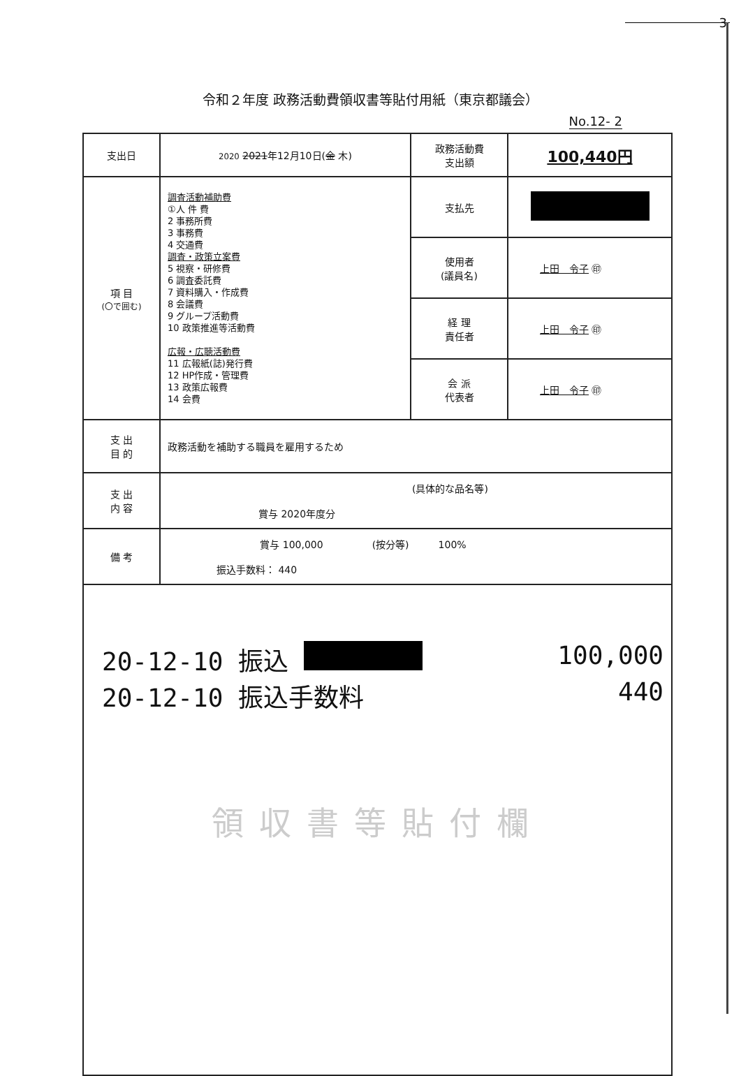3
令和２年度 政務活動費領収書等貼付用紙（東京都議会）
No.12- 2
| 支出日 | 2020 2021 年12月10日( 金 木) | 政務活動費 支出額 | 100,440円 |
| 項 目 (〇で囲む) | 調査活動補助費 ①人 件 費 2 事務所費 3 事務費 4 交通費 調査・政策立案費 5 視察・研修費 6 調査委託費 7 資料購入・作成費 8 会議費 9 グループ活動費 10 政策推進等活動費 広報・広聴活動費 11 広報紙(誌)発行費 12 HP作成・管理費 13 政策広報費 14 会費 | 支払先 | |
| | | 使用者 (議員名) | 上田 令子 ㊞ |
| | | 経 理 責任者 | 上田 令子 ㊞ |
| | | 会 派 代表者 | 上田 令子 ㊞ |
| 支 出 目 的 | 政務活動を補助する職員を雇用するため | | |
| 支 出 内 容 | (具体的な品名等) 賞与 2020年度分 | | |
| 備 考 | 賞与 100,000 (按分等) 100% 振込手数料： 440 | | |
| 20-12-10 振込 100,000 20-12-10 振込手数料 440 領収書等貼付欄 | | | |